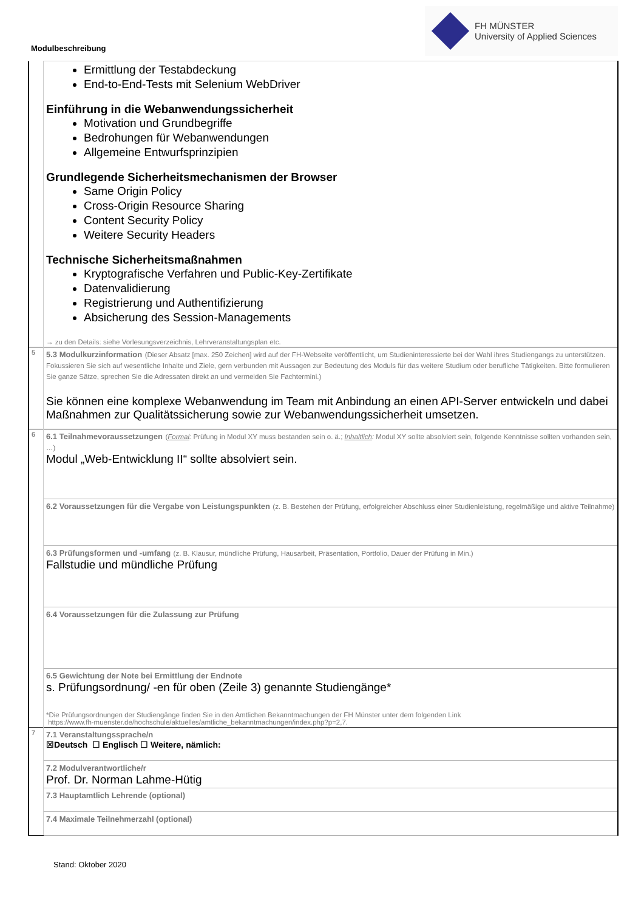Modulbeschreibung
FH MÜNSTER
University of Applied Sciences
| | Ermittlung der Testabdeckung End-to-End-Tests mit Selenium WebDriver Einführung in die Webanwendungssicherheit Motivation und Grundbegriffe Bedrohungen für Webanwendungen Allgemeine Entwurfsprinzipien Grundlegende Sicherheitsmechanismen der Browser Same Origin Policy Cross-Origin Resource Sharing Content Security Policy Weitere Security Headers Technische Sicherheitsmaßnahmen Kryptografische Verfahren und Public-Key-Zertifikate Datenvalidierung Registrierung und Authentifizierung Absicherung des Session-Managements → zu den Details: siehe Vorlesungsverzeichnis, Lehrveranstaltungsplan etc. |
| 5 | 5.3 Modulkurzinformation (Dieser Absatz [max. 250 Zeichen] wird auf der FH-Webseite veröffentlicht, um Studieninteressierte bei der Wahl ihres Studiengangs zu unterstützen. Fokussieren Sie sich auf wesentliche Inhalte und Ziele, gern verbunden mit Aussagen zur Bedeutung des Moduls für das weitere Studium oder berufliche Tätigkeiten. Bitte formulieren Sie ganze Sätze, sprechen Sie die Adressaten direkt an und vermeiden Sie Fachtermini.) Sie können eine komplexe Webanwendung im Team mit Anbindung an einen API-Server entwickeln und dabei Maßnahmen zur Qualitätssicherung sowie zur Webanwendungssicherheit umsetzen. |
| 6 | 6.1 Teilnahmevoraussetzungen ( Formal : Prüfung in Modul XY muss bestanden sein o. ä.; Inhaltlich : Modul XY sollte absolviert sein, folgende Kenntnisse sollten vorhanden sein, …) Modul „Web-Entwicklung II“ sollte absolviert sein. |
| | 6.2 Voraussetzungen für die Vergabe von Leistungspunkten (z. B. Bestehen der Prüfung, erfolgreicher Abschluss einer Studienleistung, regelmäßige und aktive Teilnahme) |
| | 6.3 Prüfungsformen und -umfang (z. B. Klausur, mündliche Prüfung, Hausarbeit, Präsentation, Portfolio, Dauer der Prüfung in Min.) Fallstudie und mündliche Prüfung |
| | 6.4 Voraussetzungen für die Zulassung zur Prüfung |
| | 6.5 Gewichtung der Note bei Ermittlung der Endnote s. Prüfungsordnung/ -en für oben (Zeile 3) genannte Studiengänge* *Die Prüfungsordnungen der Studiengänge finden Sie in den Amtlichen Bekanntmachungen der FH Münster unter dem folgenden Link https://www.fh-muenster.de/hochschule/aktuelles/amtliche_bekanntmachungen/index.php?p=2,7. |
| 7 | 7.1 Veranstaltungssprache/n ☒Deutsch ☐ Englisch ☐ Weitere, nämlich: |
| | 7.2 Modulverantwortliche/r Prof. Dr. Norman Lahme-Hütig |
| | 7.3 Hauptamtlich Lehrende (optional) |
| | 7.4 Maximale Teilnehmerzahl (optional) |
Stand: Oktober 2020